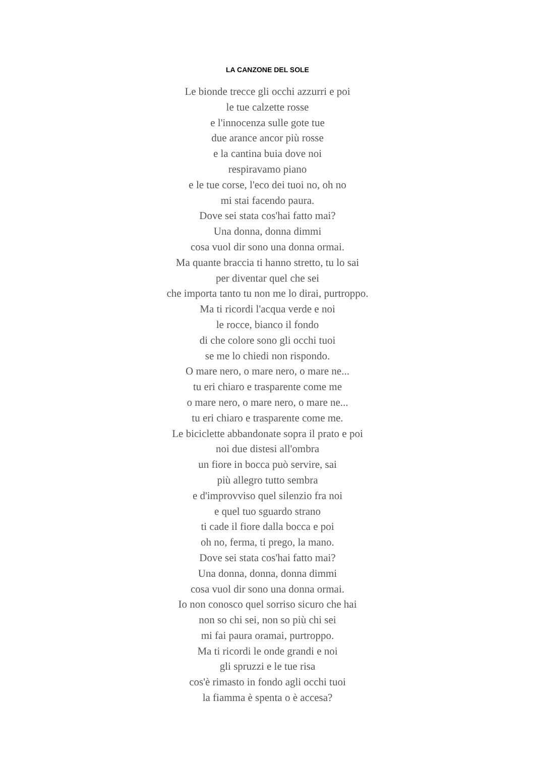LA CANZONE DEL SOLE
Le bionde trecce gli occhi azzurri e poi
le tue calzette rosse
e l'innocenza sulle gote tue
due arance ancor più rosse
e la cantina buia dove noi
respiravamo piano
e le tue corse, l'eco dei tuoi no, oh no
mi stai facendo paura.
Dove sei stata cos'hai fatto mai?
Una donna, donna dimmi
cosa vuol dir sono una donna ormai.
Ma quante braccia ti hanno stretto, tu lo sai
per diventar quel che sei
che importa tanto tu non me lo dirai, purtroppo.
Ma ti ricordi l'acqua verde e noi
le rocce, bianco il fondo
di che colore sono gli occhi tuoi
se me lo chiedi non rispondo.
O mare nero, o mare nero, o mare ne...
tu eri chiaro e trasparente come me
o mare nero, o mare nero, o mare ne...
tu eri chiaro e trasparente come me.
Le biciclette abbandonate sopra il prato e poi
noi due distesi all'ombra
un fiore in bocca può servire, sai
più allegro tutto sembra
e d'improvviso quel silenzio fra noi
e quel tuo sguardo strano
ti cade il fiore dalla bocca e poi
oh no, ferma, ti prego, la mano.
Dove sei stata cos'hai fatto mai?
Una donna, donna, donna dimmi
cosa vuol dir sono una donna ormai.
Io non conosco quel sorriso sicuro che hai
non so chi sei, non so più chi sei
mi fai paura oramai, purtroppo.
Ma ti ricordi le onde grandi e noi
gli spruzzi e le tue risa
cos'è rimasto in fondo agli occhi tuoi
la fiamma è spenta o è accesa?